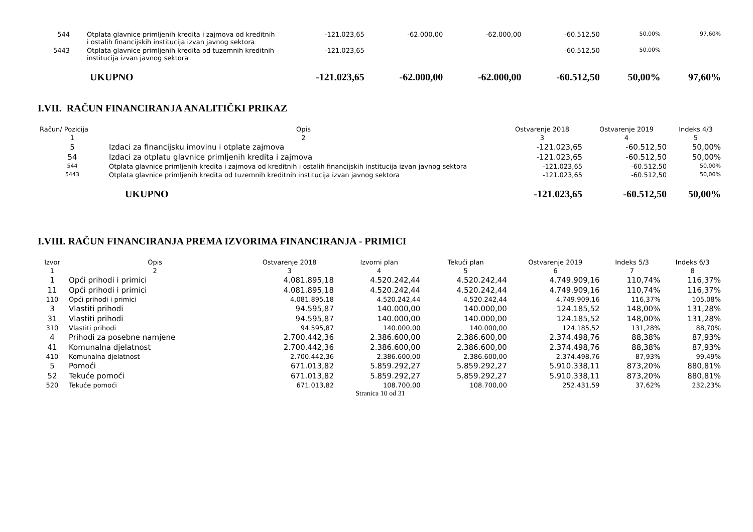| 544 | Otplata glavnice primljenih kredita i zajmova od kreditnih i ostalih financijskih institucija izvan javnog sektora | -121.023,65 | -62.000,00 | -62.000,00 | -60.512,50 | 50,00% | 97,60% |
| 5443 | Otplata glavnice primljenih kredita od tuzemnih kreditnih institucija izvan javnog sektora | -121.023,65 | | | -60.512,50 | 50,00% | |
| | UKUPNO | -121.023,65 | -62.000,00 | -62.000,00 | -60.512,50 | 50,00% | 97,60% |
I.VII. RAČUN FINANCIRANJA ANALITIČKI PRIKAZ
| Račun/ Pozicija | Opis | Ostvarenje 2018 | Ostvarenje 2019 | Indeks 4/3 |
| --- | --- | --- | --- | --- |
| 1 | 2 | 3 | 4 | 5 |
| 5 | Izdaci za financijsku imovinu i otplate zajmova | -121.023,65 | -60.512,50 | 50,00% |
| 54 | Izdaci za otplatu glavnice primljenih kredita i zajmova | -121.023,65 | -60.512,50 | 50,00% |
| 544 | Otplata glavnice primljenih kredita i zajmova od kreditnih i ostalih financijskih institucija izvan javnog sektora | -121.023,65 | -60.512,50 | 50,00% |
| 5443 | Otplata glavnice primljenih kredita od tuzemnih kreditnih institucija izvan javnog sektora | -121.023,65 | -60.512,50 | 50,00% |
| | UKUPNO | -121.023,65 | -60.512,50 | 50,00% |
I.VIII. RAČUN FINANCIRANJA PREMA IZVORIMA FINANCIRANJA - PRIMICI
| Izvor | Opis | Ostvarenje 2018 | Izvorni plan | Tekući plan | Ostvarenje 2019 | Indeks 5/3 | Indeks 6/3 |
| --- | --- | --- | --- | --- | --- | --- | --- |
| 1 | 2 | 3 | 4 | 5 | 6 | 7 | 8 |
| 1 | Opći prihodi i primici | 4.081.895,18 | 4.520.242,44 | 4.520.242,44 | 4.749.909,16 | 110,74% | 116,37% |
| 11 | Opći prihodi i primici | 4.081.895,18 | 4.520.242,44 | 4.520.242,44 | 4.749.909,16 | 110,74% | 116,37% |
| 110 | Opći prihodi i primici | 4.081.895,18 | 4.520.242,44 | 4.520.242,44 | 4.749.909,16 | 116,37% | 105,08% |
| 3 | Vlastiti prihodi | 94.595,87 | 140.000,00 | 140.000,00 | 124.185,52 | 148,00% | 131,28% |
| 31 | Vlastiti prihodi | 94.595,87 | 140.000,00 | 140.000,00 | 124.185,52 | 148,00% | 131,28% |
| 310 | Vlastiti prihodi | 94.595,87 | 140.000,00 | 140.000,00 | 124.185,52 | 131,28% | 88,70% |
| 4 | Prihodi za posebne namjene | 2.700.442,36 | 2.386.600,00 | 2.386.600,00 | 2.374.498,76 | 88,38% | 87,93% |
| 41 | Komunalna djelatnost | 2.700.442,36 | 2.386.600,00 | 2.386.600,00 | 2.374.498,76 | 88,38% | 87,93% |
| 410 | Komunalna djelatnost | 2.700.442,36 | 2.386.600,00 | 2.386.600,00 | 2.374.498,76 | 87,93% | 99,49% |
| 5 | Pomoći | 671.013,82 | 5.859.292,27 | 5.859.292,27 | 5.910.338,11 | 873,20% | 880,81% |
| 52 | Tekuće pomoći | 671.013,82 | 5.859.292,27 | 5.859.292,27 | 5.910.338,11 | 873,20% | 880,81% |
| 520 | Tekuće pomoći | 671.013,82 | 108.700,00 | 108.700,00 | 252.431,59 | 37,62% | 232,23% |
Stranica 10 od 31